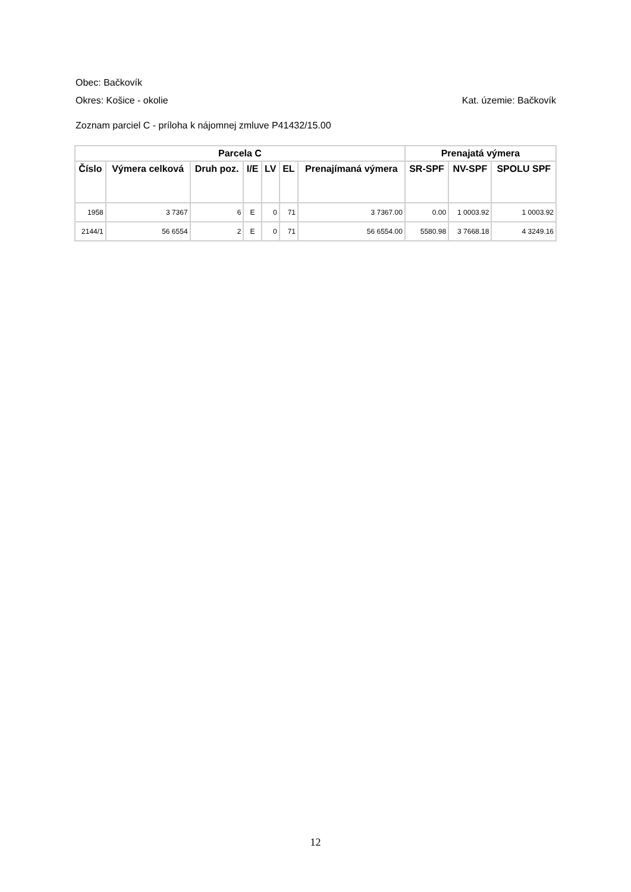Obec: Bačkovík
Okres: Košice - okolie Kat. územie: Bačkovík
Zoznam parciel C - príloha k nájomnej zmluve P41432/15.00
| Parcela C | | | | | | | Prenajatá výmera | | |
| --- | --- | --- | --- | --- | --- | --- | --- | --- | --- |
| Číslo | Výmera celková | Druh poz. | I/E | LV | EL | Prenajímaná výmera | SR-SPF | NV-SPF | SPOLU SPF |
| 1958 | 3 7367 | 6 | E | 0 | 71 | 3 7367.00 | 0.00 | 1 0003.92 | 1 0003.92 |
| 2144/1 | 56 6554 | 2 | E | 0 | 71 | 56 6554.00 | 5580.98 | 3 7668.18 | 4 3249.16 |
12